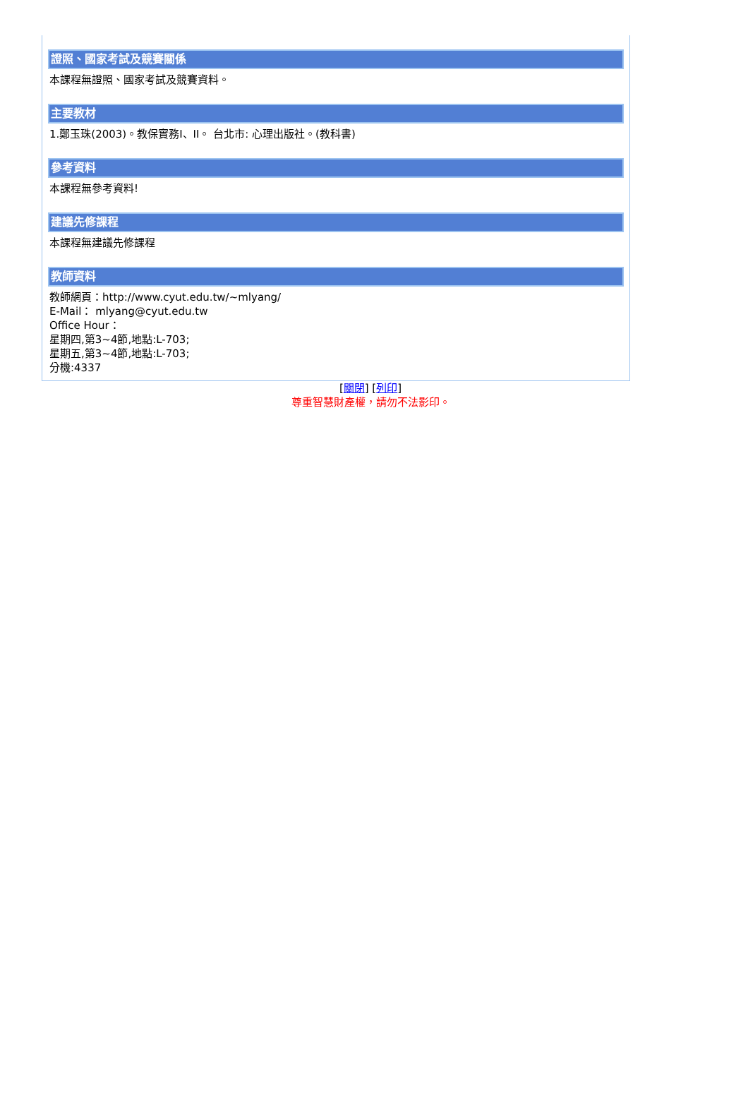證照、國家考試及競賽關係
本課程無證照、國家考試及競賽資料。
主要教材
1.鄭玉珠(2003)。教保實務I、II。 台北市: 心理出版社。(教科書)
參考資料
本課程無參考資料!
建議先修課程
本課程無建議先修課程
教師資料
教師網頁：http://www.cyut.edu.tw/~mlyang/
E-Mail： mlyang@cyut.edu.tw
Office Hour：
星期四,第3~4節,地點:L-703;
星期五,第3~4節,地點:L-703;
分機:4337
[關閉] [列印]
尊重智慧財產權，請勿不法影印。